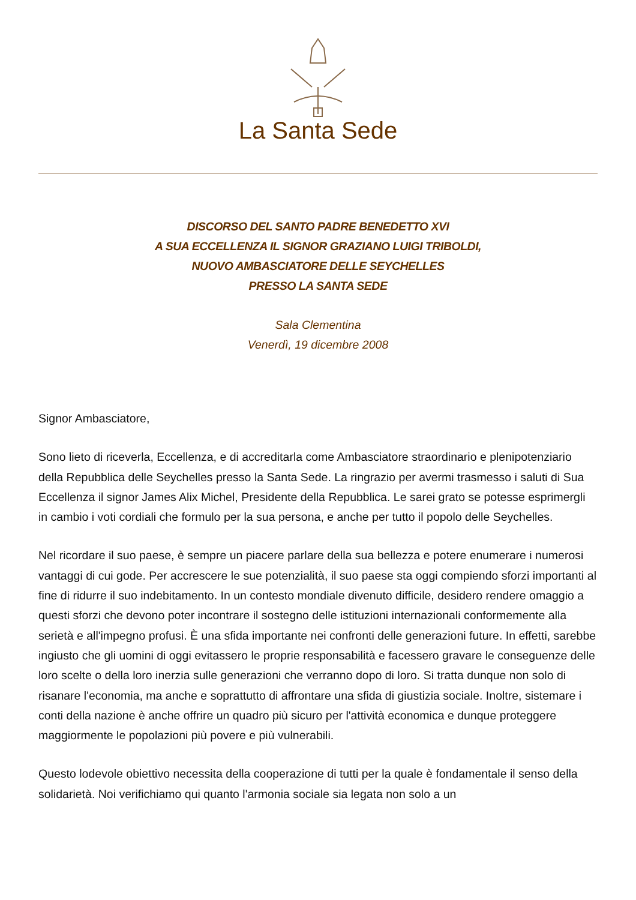La Santa Sede
DISCORSO DEL SANTO PADRE BENEDETTO XVI
A SUA ECCELLENZA IL SIGNOR GRAZIANO LUIGI TRIBOLDI,
NUOVO AMBASCIATORE DELLE SEYCHELLES
PRESSO LA SANTA SEDE
Sala Clementina
Venerdì, 19 dicembre 2008
Signor Ambasciatore,
Sono lieto di riceverla, Eccellenza, e di accreditarla come Ambasciatore straordinario e plenipotenziario della Repubblica delle Seychelles presso la Santa Sede. La ringrazio per avermi trasmesso i saluti di Sua Eccellenza il signor James Alix Michel, Presidente della Repubblica. Le sarei grato se potesse esprimergli in cambio i voti cordiali che formulo per la sua persona, e anche per tutto il popolo delle Seychelles.
Nel ricordare il suo paese, è sempre un piacere parlare della sua bellezza e potere enumerare i numerosi vantaggi di cui gode. Per accrescere le sue potenzialità, il suo paese sta oggi compiendo sforzi importanti al fine di ridurre il suo indebitamento. In un contesto mondiale divenuto difficile, desidero rendere omaggio a questi sforzi che devono poter incontrare il sostegno delle istituzioni internazionali conformemente alla serietà e all'impegno profusi. È una sfida importante nei confronti delle generazioni future. In effetti, sarebbe ingiusto che gli uomini di oggi evitassero le proprie responsabilità e facessero gravare le conseguenze delle loro scelte o della loro inerzia sulle generazioni che verranno dopo di loro. Si tratta dunque non solo di risanare l'economia, ma anche e soprattutto di affrontare una sfida di giustizia sociale. Inoltre, sistemare i conti della nazione è anche offrire un quadro più sicuro per l'attività economica e dunque proteggere maggiormente le popolazioni più povere e più vulnerabili.
Questo lodevole obiettivo necessita della cooperazione di tutti per la quale è fondamentale il senso della solidarietà. Noi verifichiamo qui quanto l'armonia sociale sia legata non solo a un